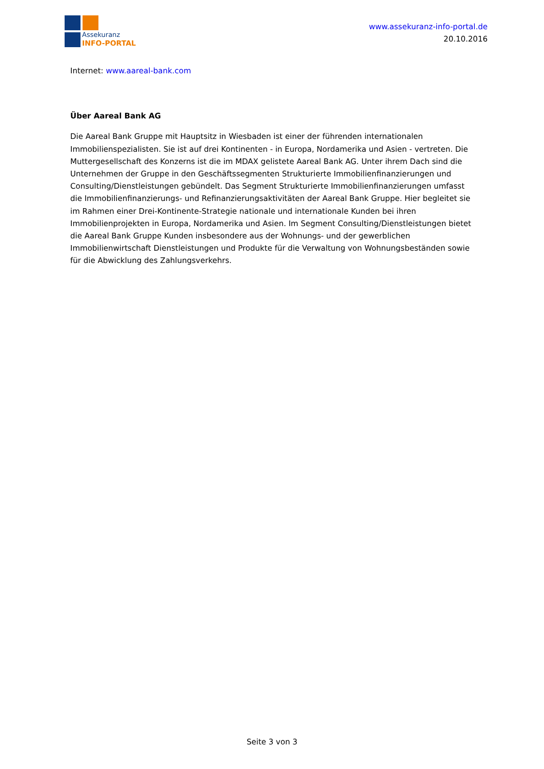Assekuranz
INFO-PORTAL
www.assekuranz-info-portal.de
20.10.2016
Internet: www.aareal-bank.com
Über Aareal Bank AG
Die Aareal Bank Gruppe mit Hauptsitz in Wiesbaden ist einer der führenden internationalen Immobilienspezialisten. Sie ist auf drei Kontinenten - in Europa, Nordamerika und Asien - vertreten. Die Muttergesellschaft des Konzerns ist die im MDAX gelistete Aareal Bank AG. Unter ihrem Dach sind die Unternehmen der Gruppe in den Geschäftssegmenten Strukturierte Immobilienfinanzierungen und Consulting/Dienstleistungen gebündelt. Das Segment Strukturierte Immobilienfinanzierungen umfasst die Immobilienfinanzierungs- und Refinanzierungsaktivitäten der Aareal Bank Gruppe. Hier begleitet sie im Rahmen einer Drei-Kontinente-Strategie nationale und internationale Kunden bei ihren Immobilienprojekten in Europa, Nordamerika und Asien. Im Segment Consulting/Dienstleistungen bietet die Aareal Bank Gruppe Kunden insbesondere aus der Wohnungs- und der gewerblichen Immobilienwirtschaft Dienstleistungen und Produkte für die Verwaltung von Wohnungsbeständen sowie für die Abwicklung des Zahlungsverkehrs.
Seite 3 von 3